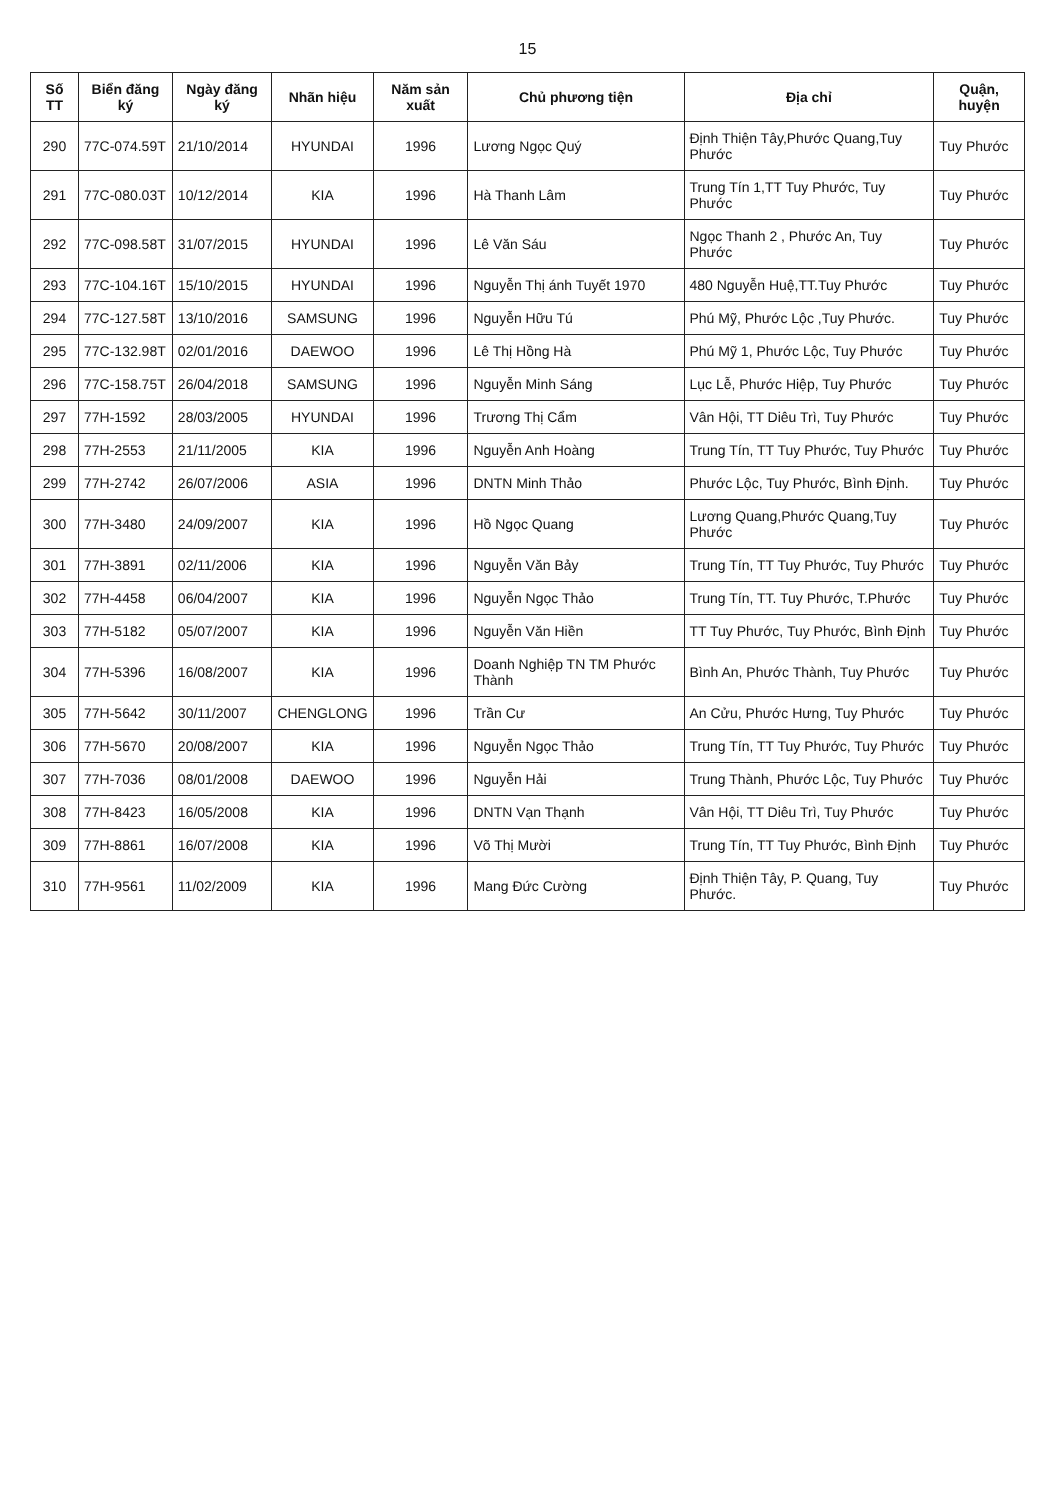15
| Số TT | Biển đăng ký | Ngày đăng ký | Nhãn hiệu | Năm sản xuất | Chủ phương tiện | Địa chỉ | Quận, huyện |
| --- | --- | --- | --- | --- | --- | --- | --- |
| 290 | 77C-074.59T | 21/10/2014 | HYUNDAI | 1996 | Lương Ngọc Quý | Định Thiện Tây,Phước Quang,Tuy Phước | Tuy Phước |
| 291 | 77C-080.03T | 10/12/2014 | KIA | 1996 | Hà Thanh Lâm | Trung Tín 1,TT Tuy Phước, Tuy Phước | Tuy Phước |
| 292 | 77C-098.58T | 31/07/2015 | HYUNDAI | 1996 | Lê Văn Sáu | Ngọc Thanh 2 , Phước An, Tuy Phước | Tuy Phước |
| 293 | 77C-104.16T | 15/10/2015 | HYUNDAI | 1996 | Nguyễn Thị ánh Tuyết 1970 | 480 Nguyễn Huệ,TT.Tuy Phước | Tuy Phước |
| 294 | 77C-127.58T | 13/10/2016 | SAMSUNG | 1996 | Nguyễn Hữu Tú | Phú Mỹ, Phước Lộc ,Tuy Phước. | Tuy Phước |
| 295 | 77C-132.98T | 02/01/2016 | DAEWOO | 1996 | Lê Thị Hồng Hà | Phú Mỹ 1, Phước Lộc, Tuy Phước | Tuy Phước |
| 296 | 77C-158.75T | 26/04/2018 | SAMSUNG | 1996 | Nguyễn Minh Sáng | Lục Lễ, Phước Hiệp, Tuy Phước | Tuy Phước |
| 297 | 77H-1592 | 28/03/2005 | HYUNDAI | 1996 | Trương Thị Cẩm | Vân Hội, TT Diêu Trì, Tuy Phước | Tuy Phước |
| 298 | 77H-2553 | 21/11/2005 | KIA | 1996 | Nguyễn Anh Hoàng | Trung Tín, TT Tuy Phước, Tuy Phước | Tuy Phước |
| 299 | 77H-2742 | 26/07/2006 | ASIA | 1996 | DNTN Minh Thảo | Phước Lộc, Tuy Phước, Bình Định. | Tuy Phước |
| 300 | 77H-3480 | 24/09/2007 | KIA | 1996 | Hồ Ngọc Quang | Lương Quang,Phước Quang,Tuy Phước | Tuy Phước |
| 301 | 77H-3891 | 02/11/2006 | KIA | 1996 | Nguyễn Văn Bảy | Trung Tín, TT Tuy Phước, Tuy Phước | Tuy Phước |
| 302 | 77H-4458 | 06/04/2007 | KIA | 1996 | Nguyễn Ngọc Thảo | Trung Tín, TT. Tuy Phước, T.Phước | Tuy Phước |
| 303 | 77H-5182 | 05/07/2007 | KIA | 1996 | Nguyễn Văn Hiền | TT Tuy Phước, Tuy Phước, Bình Định | Tuy Phước |
| 304 | 77H-5396 | 16/08/2007 | KIA | 1996 | Doanh Nghiệp TN TM Phước Thành | Bình An, Phước Thành, Tuy Phước | Tuy Phước |
| 305 | 77H-5642 | 30/11/2007 | CHENGLONG | 1996 | Trần Cư | An Cửu, Phước Hưng, Tuy Phước | Tuy Phước |
| 306 | 77H-5670 | 20/08/2007 | KIA | 1996 | Nguyễn Ngọc Thảo | Trung Tín, TT Tuy Phước, Tuy Phước | Tuy Phước |
| 307 | 77H-7036 | 08/01/2008 | DAEWOO | 1996 | Nguyễn Hải | Trung Thành, Phước Lộc, Tuy Phước | Tuy Phước |
| 308 | 77H-8423 | 16/05/2008 | KIA | 1996 | DNTN Vạn Thạnh | Vân Hội, TT Diêu Trì, Tuy Phước | Tuy Phước |
| 309 | 77H-8861 | 16/07/2008 | KIA | 1996 | Võ Thị Mười | Trung Tín, TT Tuy Phước, Bình Định | Tuy Phước |
| 310 | 77H-9561 | 11/02/2009 | KIA | 1996 | Mang Đức Cường | Định Thiện Tây, P. Quang, Tuy Phước. | Tuy Phước |